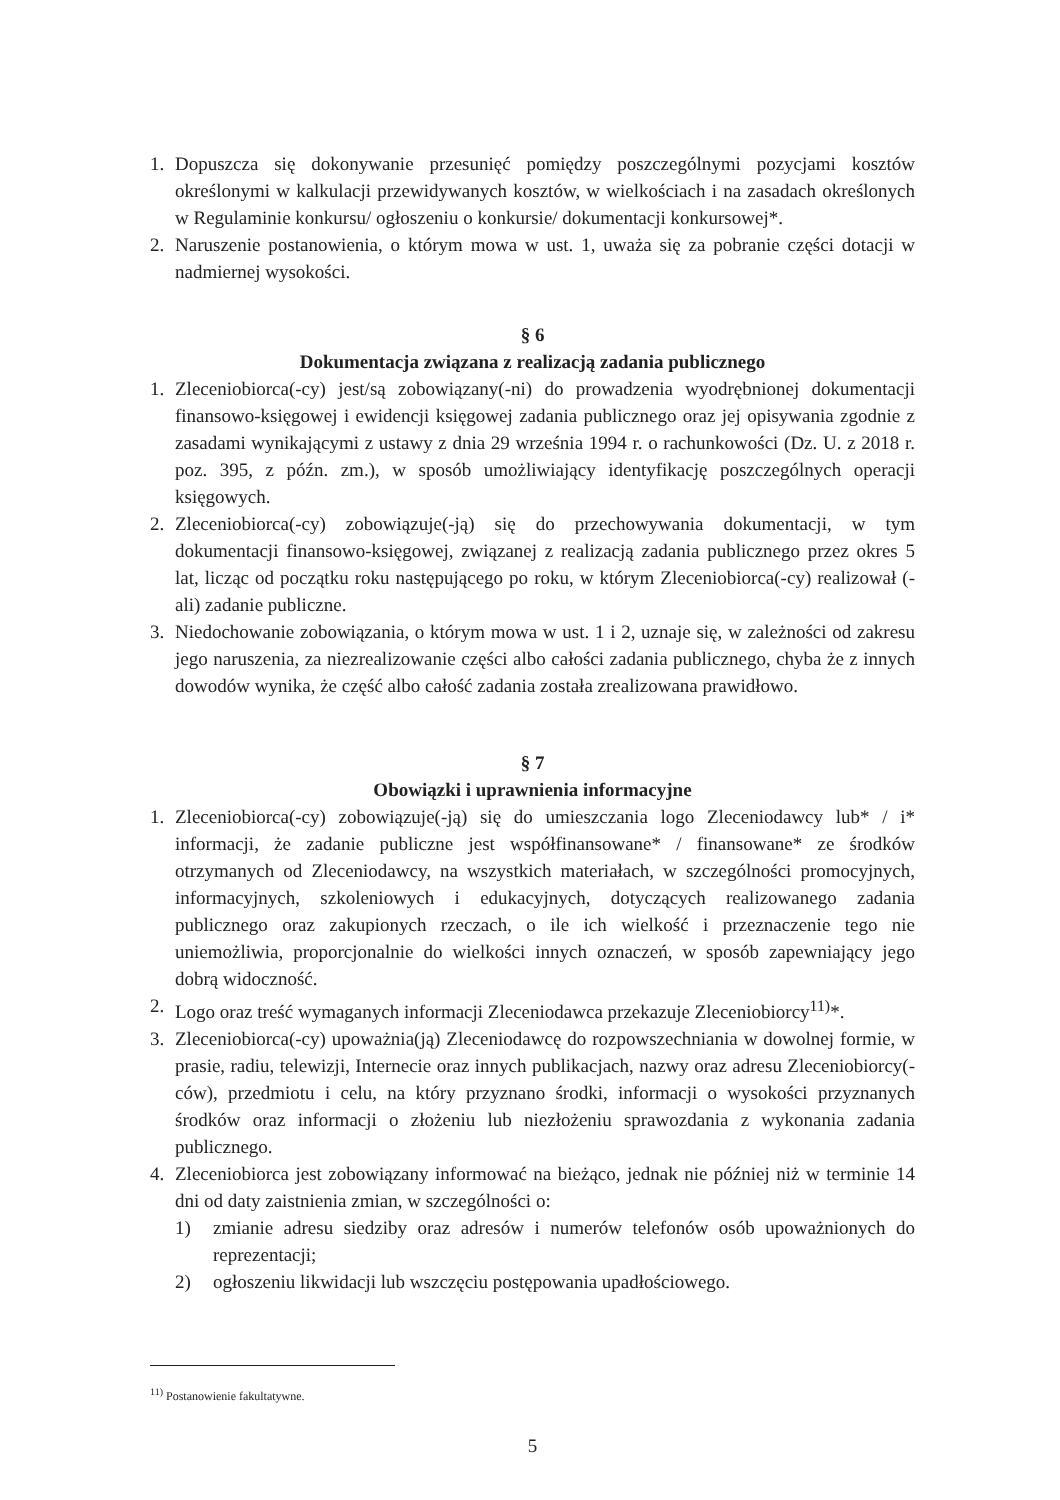1. Dopuszcza się dokonywanie przesunięć pomiędzy poszczególnymi pozycjami kosztów określonymi w kalkulacji przewidywanych kosztów, w wielkościach i na zasadach określonych w Regulaminie konkursu/ ogłoszeniu o konkursie/ dokumentacji konkursowej*.
2. Naruszenie postanowienia, o którym mowa w ust. 1, uważa się za pobranie części dotacji w nadmiernej wysokości.
§ 6
Dokumentacja związana z realizacją zadania publicznego
1. Zleceniobiorca(-cy) jest/są zobowiązany(-ni) do prowadzenia wyodrębnionej dokumentacji finansowo-księgowej i ewidencji księgowej zadania publicznego oraz jej opisywania zgodnie z zasadami wynikającymi z ustawy z dnia 29 września 1994 r. o rachunkowości (Dz. U. z 2018 r. poz. 395, z późn. zm.), w sposób umożliwiający identyfikację poszczególnych operacji księgowych.
2. Zleceniobiorca(-cy) zobowiązuje(-ją) się do przechowywania dokumentacji, w tym dokumentacji finansowo-księgowej, związanej z realizacją zadania publicznego przez okres 5 lat, licząc od początku roku następującego po roku, w którym Zleceniobiorca(-cy) realizował (-ali) zadanie publiczne.
3. Niedochowanie zobowiązania, o którym mowa w ust. 1 i 2, uznaje się, w zależności od zakresu jego naruszenia, za niezrealizowanie części albo całości zadania publicznego, chyba że z innych dowodów wynika, że część albo całość zadania została zrealizowana prawidłowo.
§ 7
Obowiązki i uprawnienia informacyjne
1. Zleceniobiorca(-cy) zobowiązuje(-ją) się do umieszczania logo Zleceniodawcy lub* / i* informacji, że zadanie publiczne jest współfinansowane* / finansowane* ze środków otrzymanych od Zleceniodawcy, na wszystkich materiałach, w szczególności promocyjnych, informacyjnych, szkoleniowych i edukacyjnych, dotyczących realizowanego zadania publicznego oraz zakupionych rzeczach, o ile ich wielkość i przeznaczenie tego nie uniemożliwia, proporcjonalnie do wielkości innych oznaczeń, w sposób zapewniający jego dobrą widoczność.
2. Logo oraz treść wymaganych informacji Zleceniodawca przekazuje Zleceniobiorcy<sup>11)</sup>*.
3. Zleceniobiorca(-cy) upoważnia(ją) Zleceniodawcę do rozpowszechniania w dowolnej formie, w prasie, radiu, telewizji, Internecie oraz innych publikacjach, nazwy oraz adresu Zleceniobiorcy(-ców), przedmiotu i celu, na który przyznano środki, informacji o wysokości przyznanych środków oraz informacji o złożeniu lub niezłożeniu sprawozdania z wykonania zadania publicznego.
4. Zleceniobiorca jest zobowiązany informować na bieżąco, jednak nie później niż w terminie 14 dni od daty zaistnienia zmian, w szczególności o:
1) zmianie adresu siedziby oraz adresów i numerów telefonów osób upoważnionych do reprezentacji;
2) ogłoszeniu likwidacji lub wszczęciu postępowania upadłościowego.
<sup>11)</sup> Postanowienie fakultatywne.
5